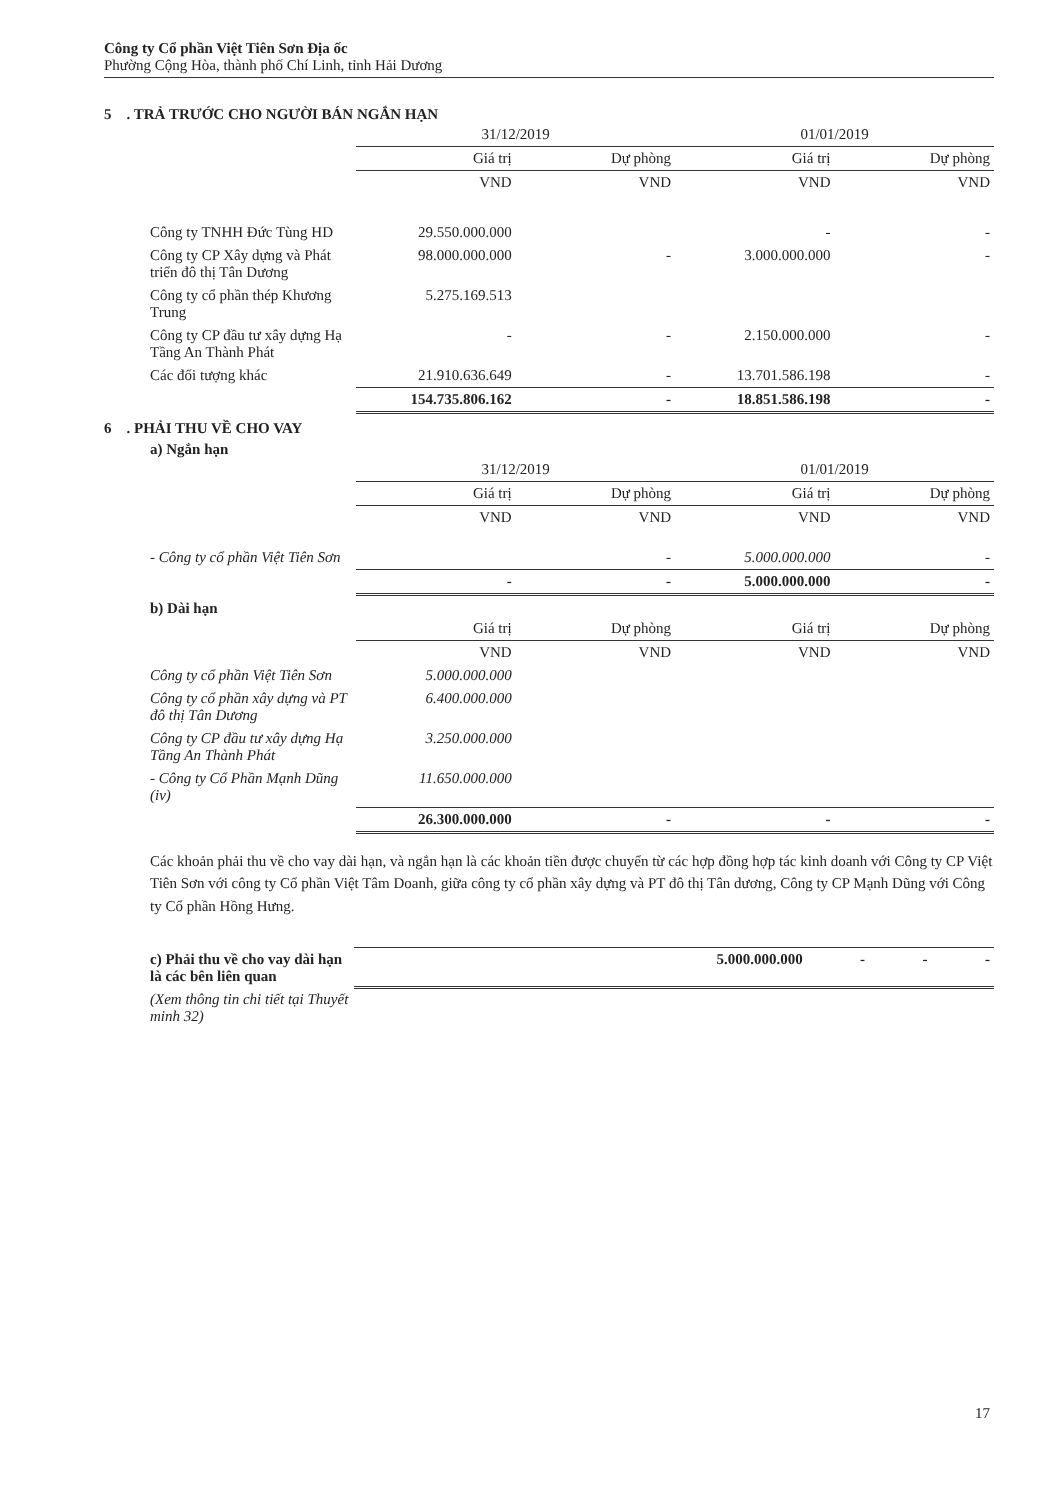Công ty Cổ phần Việt Tiên Sơn Địa ốc
Phường Cộng Hòa, thành phố Chí Linh, tỉnh Hải Dương
5 . TRẢ TRƯỚC CHO NGƯỜI BÁN NGẮN HẠN
| | 31/12/2019 | | 01/01/2019 | |
| | Giá trị | Dự phòng | Giá trị | Dự phòng |
| | VND | VND | VND | VND |
| Công ty TNHH Đức Tùng HD | 29.550.000.000 | | - | - |
| Công ty CP Xây dựng và Phát triển đô thị Tân Dương | 98.000.000.000 | - | 3.000.000.000 | - |
| Công ty cổ phần thép Khương Trung | 5.275.169.513 | | | |
| Công ty CP đầu tư xây dựng Hạ Tầng An Thành Phát | - | - | 2.150.000.000 | - |
| Các đối tượng khác | 21.910.636.649 | - | 13.701.586.198 | - |
| | 154.735.806.162 | - | 18.851.586.198 | - |
6 . PHẢI THU VỀ CHO VAY
a) Ngắn hạn
| | 31/12/2019 | | 01/01/2019 | |
| | Giá trị | Dự phòng | Giá trị | Dự phòng |
| | VND | VND | VND | VND |
| - Công ty cổ phần Việt Tiên Sơn | | - | 5.000.000.000 | - |
| | - | - | 5.000.000.000 | - |
b) Dài hạn
| | Giá trị | Dự phòng | Giá trị | Dự phòng |
| | VND | VND | VND | VND |
| Công ty cổ phần Việt Tiên Sơn | 5.000.000.000 | | | |
| Công ty cổ phần xây dựng và PT đô thị Tân Dương | 6.400.000.000 | | | |
| Công ty CP đầu tư xây dựng Hạ Tầng An Thành Phát | 3.250.000.000 | | | |
| - Công ty Cổ Phần Mạnh Dũng (iv) | 11.650.000.000 | | | |
| | 26.300.000.000 | - | - | - |
Các khoản phải thu về cho vay dài hạn, và ngắn hạn là các khoản tiền được chuyển từ các hợp đồng hợp tác kinh doanh với Công ty CP Việt Tiên Sơn với công ty Cổ phần Việt Tâm Doanh, giữa công ty cổ phần xây dựng và PT đô thị Tân dương, Công ty CP Mạnh Dũng với Công ty Cổ phần Hồng Hưng.
| c) Phải thu về cho vay dài hạn là các bên liên quan | 5.000.000.000 | - | - | - |
| (Xem thông tin chi tiết tại Thuyết minh 32) | | | | |
17